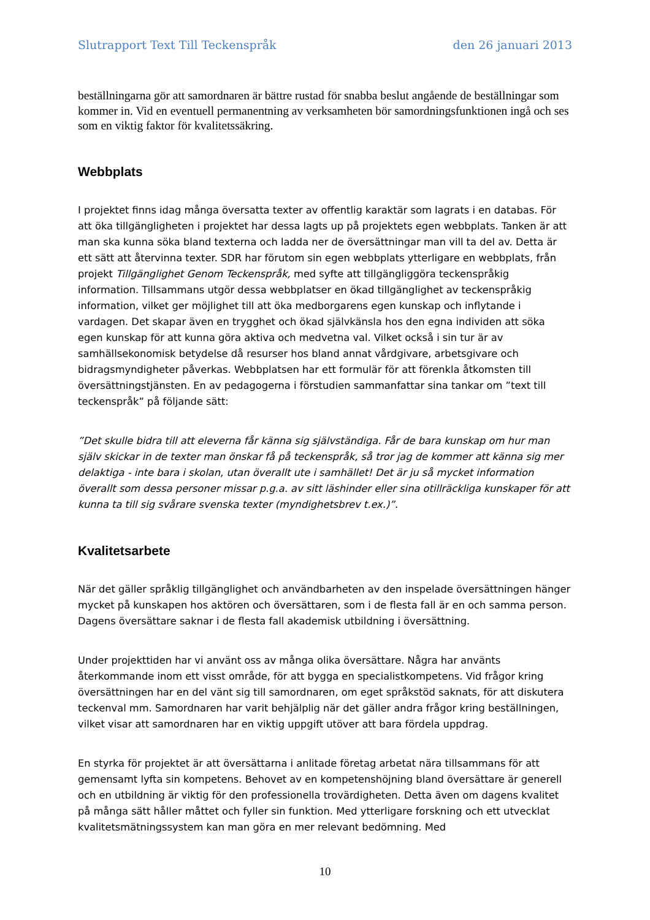Slutrapport Text Till Teckenspråk den 26 januari 2013
beställningarna gör att samordnaren är bättre rustad för snabba beslut angående de beställningar som kommer in. Vid en eventuell permanentning av verksamheten bör samordningsfunktionen ingå och ses som en viktig faktor för kvalitetssäkring.
Webbplats
I projektet finns idag många översatta texter av offentlig karaktär som lagrats i en databas. För att öka tillgängligheten i projektet har dessa lagts up på projektets egen webbplats. Tanken är att man ska kunna söka bland texterna och ladda ner de översättningar man vill ta del av. Detta är ett sätt att återvinna texter. SDR har förutom sin egen webbplats ytterligare en webbplats, från projekt Tillgänglighet Genom Teckenspråk, med syfte att tillgängliggöra teckenspråkig information. Tillsammans utgör dessa webbplatser en ökad tillgänglighet av teckenspråkig information, vilket ger möjlighet till att öka medborgarens egen kunskap och inflytande i vardagen. Det skapar även en trygghet och ökad självkänsla hos den egna individen att söka egen kunskap för att kunna göra aktiva och medvetna val. Vilket också i sin tur är av samhällsekonomisk betydelse då resurser hos bland annat vårdgivare, arbetsgivare och bidragsmyndigheter påverkas. Webbplatsen har ett formulär för att förenkla åtkomsten till översättningstjänsten. En av pedagogerna i förstudien sammanfattar sina tankar om ”text till teckenspråk” på följande sätt:
”Det skulle bidra till att eleverna får känna sig självständiga. Får de bara kunskap om hur man själv skickar in de texter man önskar få på teckenspråk, så tror jag de kommer att känna sig mer delaktiga - inte bara i skolan, utan överallt ute i samhället! Det är ju så mycket information överallt som dessa personer missar p.g.a. av sitt läshinder eller sina otillräckliga kunskaper för att kunna ta till sig svårare svenska texter (myndighetsbrev t.ex.)”.
Kvalitetsarbete
När det gäller språklig tillgänglighet och användbarheten av den inspelade översättningen hänger mycket på kunskapen hos aktören och översättaren, som i de flesta fall är en och samma person. Dagens översättare saknar i de flesta fall akademisk utbildning i översättning.
Under projekttiden har vi använt oss av många olika översättare. Några har använts återkommande inom ett visst område, för att bygga en specialistkompetens. Vid frågor kring översättningen har en del vänt sig till samordnaren, om eget språkstöd saknats, för att diskutera teckenval mm. Samordnaren har varit behjälplig när det gäller andra frågor kring beställningen, vilket visar att samordnaren har en viktig uppgift utöver att bara fördela uppdrag.
En styrka för projektet är att översättarna i anlitade företag arbetat nära tillsammans för att gemensamt lyfta sin kompetens. Behovet av en kompetenshöjning bland översättare är generell och en utbildning är viktig för den professionella trovärdigheten. Detta även om dagens kvalitet på många sätt håller måttet och fyller sin funktion. Med ytterligare forskning och ett utvecklat kvalitetsmätningssystem kan man göra en mer relevant bedömning. Med
10